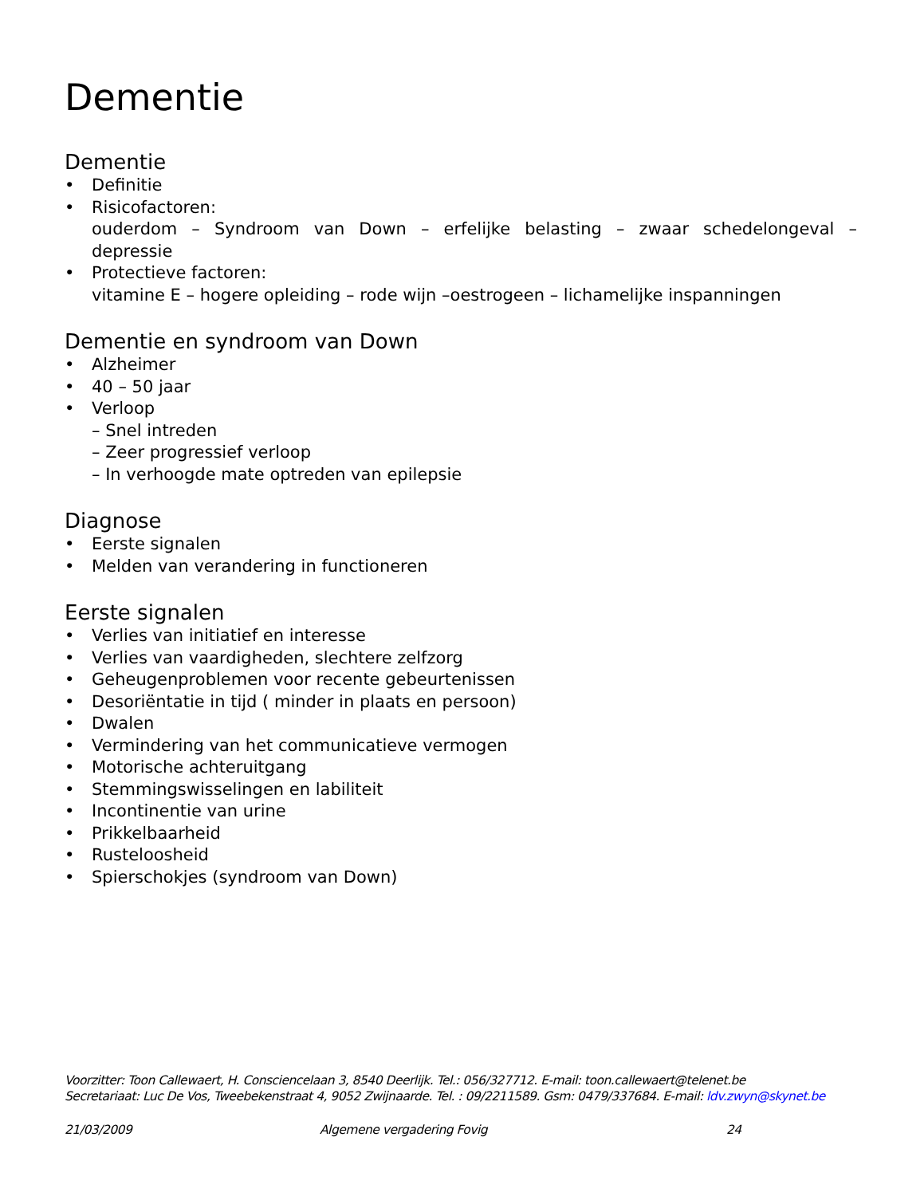Dementie
Dementie
• Definitie
• Risicofactoren:
ouderdom – Syndroom van Down – erfelijke belasting – zwaar schedelongeval –
depressie
• Protectieve factoren:
vitamine E – hogere opleiding – rode wijn –oestrogeen – lichamelijke inspanningen
Dementie en syndroom van Down
• Alzheimer
• 40 – 50 jaar
• Verloop
– Snel intreden
– Zeer progressief verloop
– In verhoogde mate optreden van epilepsie
Diagnose
• Eerste signalen
• Melden van verandering in functioneren
Eerste signalen
• Verlies van initiatief en interesse
• Verlies van vaardigheden, slechtere zelfzorg
• Geheugenproblemen voor recente gebeurtenissen
• Desoriëntatie in tijd ( minder in plaats en persoon)
• Dwalen
• Vermindering van het communicatieve vermogen
• Motorische achteruitgang
• Stemmingswisselingen en labiliteit
• Incontinentie van urine
• Prikkelbaarheid
• Rusteloosheid
• Spierschokjes (syndroom van Down)
Voorzitter: Toon Callewaert, H. Consciencelaan 3, 8540 Deerlijk. Tel.: 056/327712. E-mail: toon.callewaert@telenet.be
Secretariaat: Luc De Vos, Tweebekenstraat 4, 9052 Zwijnaarde. Tel. : 09/2211589. Gsm: 0479/337684. E-mail: ldv.zwyn@skynet.be
21/03/2009 Algemene vergadering Fovig 24